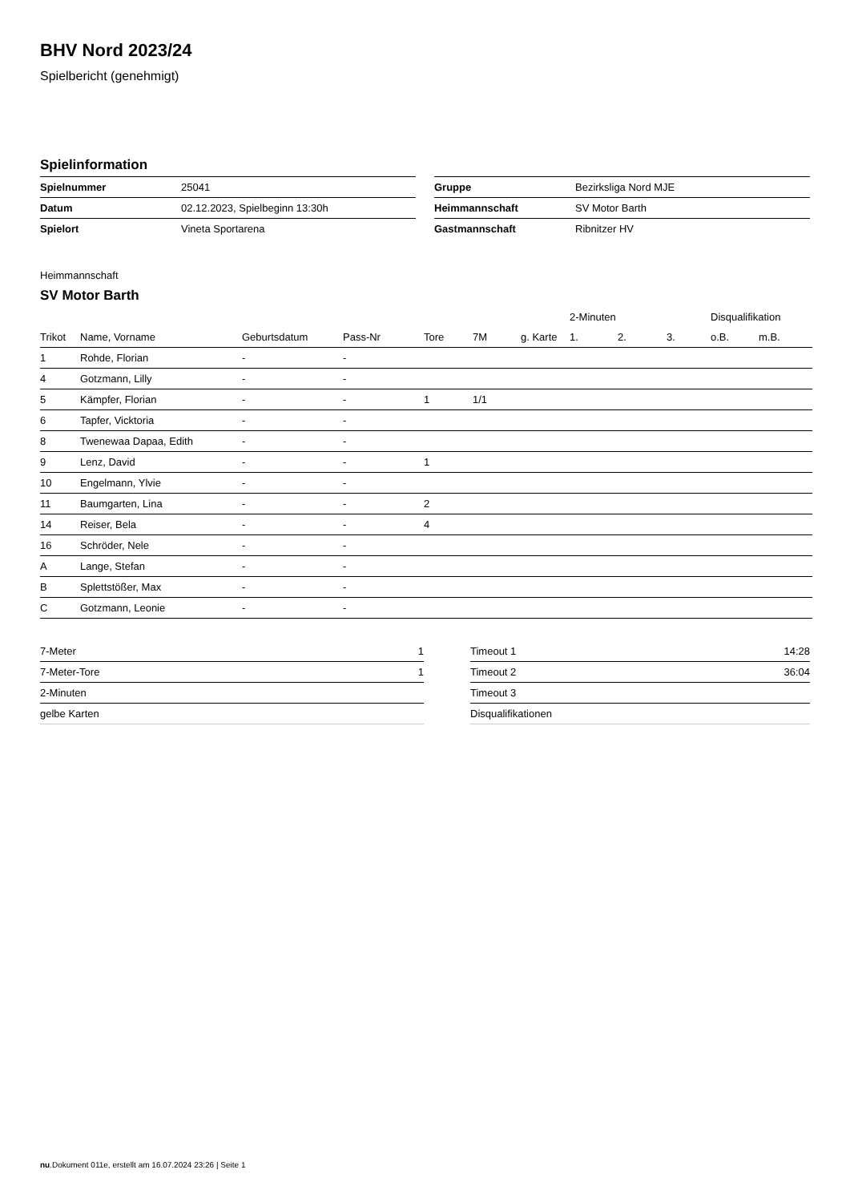BHV Nord 2023/24
Spielbericht (genehmigt)
Spielinformation
| Spielnummer | 25041 |
| Datum | 02.12.2023, Spielbeginn 13:30h |
| Spielort | Vineta Sportarena |
| Gruppe | Bezirksliga Nord MJE |
| Heimmannschaft | SV Motor Barth |
| Gastmannschaft | Ribnitzer HV |
Heimmannschaft
SV Motor Barth
| | | | | | | | 2-Minuten | | | Disqualifikation | |
| --- | --- | --- | --- | --- | --- | --- | --- | --- | --- | --- | --- |
| Trikot | Name, Vorname | Geburtsdatum | Pass-Nr | Tore | 7M | g. Karte | 1. | 2. | 3. | o.B. | m.B. |
| 1 | Rohde, Florian | - | - | | | | | | | | |
| 4 | Gotzmann, Lilly | - | - | | | | | | | | |
| 5 | Kämpfer, Florian | - | - | 1 | 1/1 | | | | | | |
| 6 | Tapfer, Vicktoria | - | - | | | | | | | | |
| 8 | Twenewaa Dapaa, Edith | - | - | | | | | | | | |
| 9 | Lenz, David | - | - | 1 | | | | | | | |
| 10 | Engelmann, Ylvie | - | - | | | | | | | | |
| 11 | Baumgarten, Lina | - | - | 2 | | | | | | | |
| 14 | Reiser, Bela | - | - | 4 | | | | | | | |
| 16 | Schröder, Nele | - | - | | | | | | | | |
| A | Lange, Stefan | - | - | | | | | | | | |
| B | Splettstößer, Max | - | - | | | | | | | | |
| C | Gotzmann, Leonie | - | - | | | | | | | | |
| 7-Meter | 1 |
| 7-Meter-Tore | 1 |
| 2-Minuten | |
| gelbe Karten | |
| Timeout 1 | 14:28 |
| Timeout 2 | 36:04 |
| Timeout 3 | |
| Disqualifikationen | |
nu.Dokument 011e, erstellt am 16.07.2024 23:26 | Seite 1